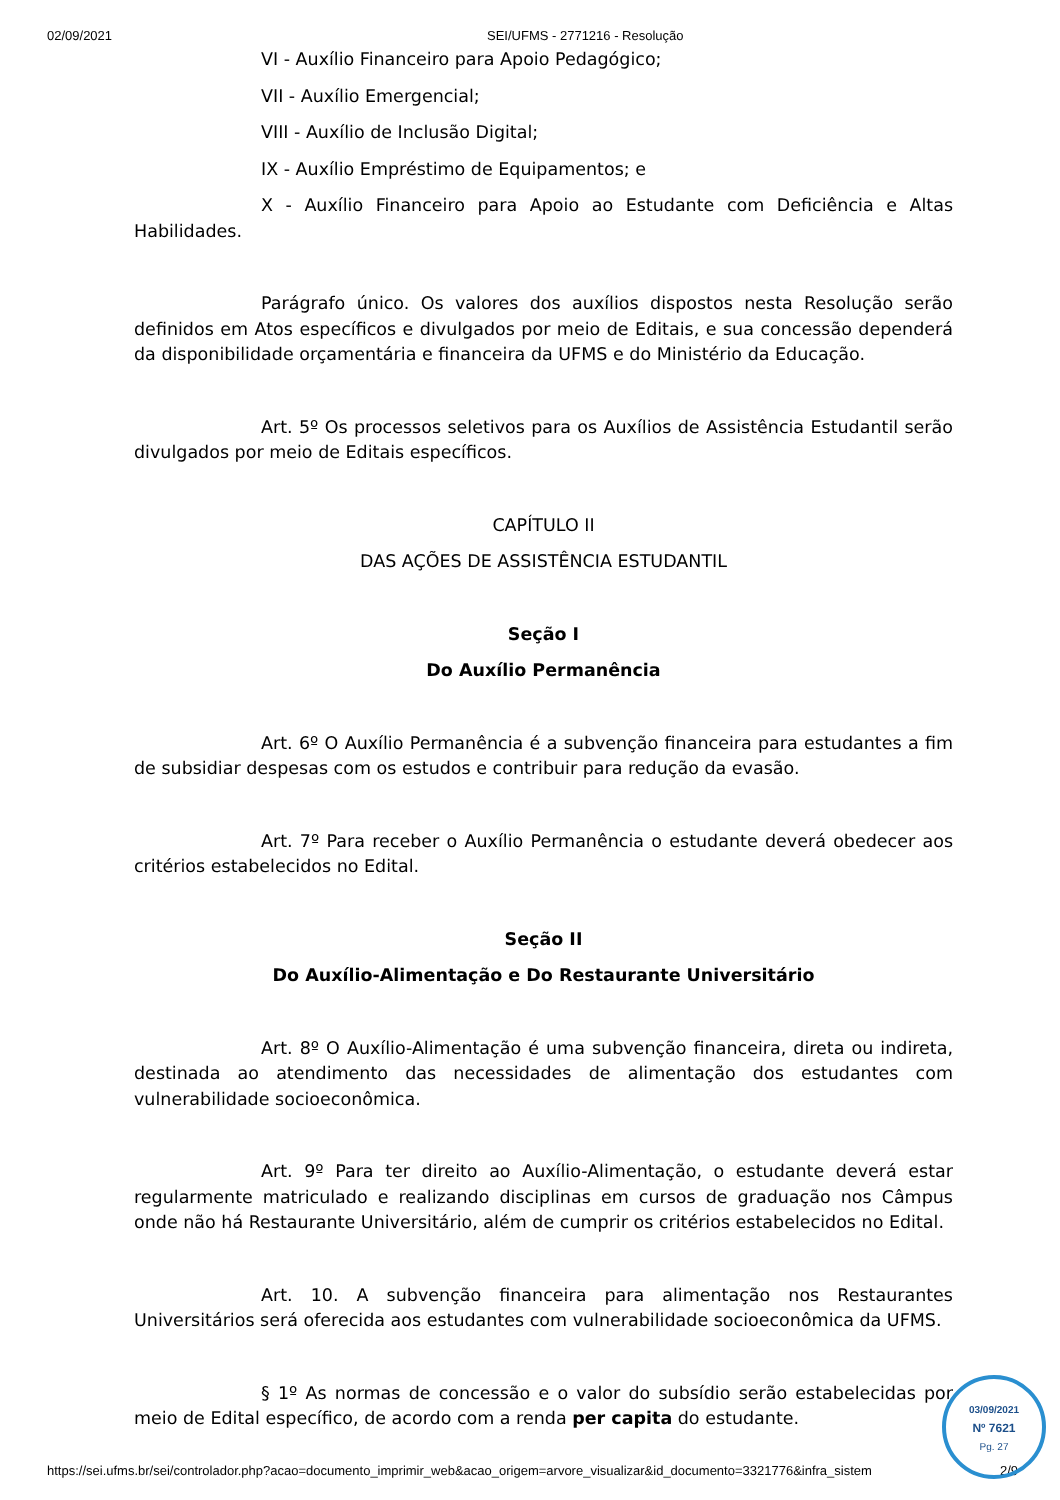02/09/2021 SEI/UFMS - 2771216 - Resolução
VI - Auxílio Financeiro para Apoio Pedagógico;
VII - Auxílio Emergencial;
VIII - Auxílio de Inclusão Digital;
IX - Auxílio Empréstimo de Equipamentos; e
X - Auxílio Financeiro para Apoio ao Estudante com Deficiência e Altas Habilidades.
Parágrafo único. Os valores dos auxílios dispostos nesta Resolução serão definidos em Atos específicos e divulgados por meio de Editais, e sua concessão dependerá da disponibilidade orçamentária e financeira da UFMS e do Ministério da Educação.
Art. 5º Os processos seletivos para os Auxílios de Assistência Estudantil serão divulgados por meio de Editais específicos.
CAPÍTULO II
DAS AÇÕES DE ASSISTÊNCIA ESTUDANTIL
Seção I
Do Auxílio Permanência
Art. 6º O Auxílio Permanência é a subvenção financeira para estudantes a fim de subsidiar despesas com os estudos e contribuir para redução da evasão.
Art. 7º Para receber o Auxílio Permanência o estudante deverá obedecer aos critérios estabelecidos no Edital.
Seção II
Do Auxílio-Alimentação e Do Restaurante Universitário
Art. 8º O Auxílio-Alimentação é uma subvenção financeira, direta ou indireta, destinada ao atendimento das necessidades de alimentação dos estudantes com vulnerabilidade socioeconômica.
Art. 9º Para ter direito ao Auxílio-Alimentação, o estudante deverá estar regularmente matriculado e realizando disciplinas em cursos de graduação nos Câmpus onde não há Restaurante Universitário, além de cumprir os critérios estabelecidos no Edital.
Art. 10. A subvenção financeira para alimentação nos Restaurantes Universitários será oferecida aos estudantes com vulnerabilidade socioeconômica da UFMS.
§ 1º As normas de concessão e o valor do subsídio serão estabelecidas por meio de Edital específico, de acordo com a renda per capita do estudante.
https://sei.ufms.br/sei/controlador.php?acao=documento_imprimir_web&acao_origem=arvore_visualizar&id_documento=3321776&infra_sistem 2/9
03/09/2021
Nº 7621
Pg. 27